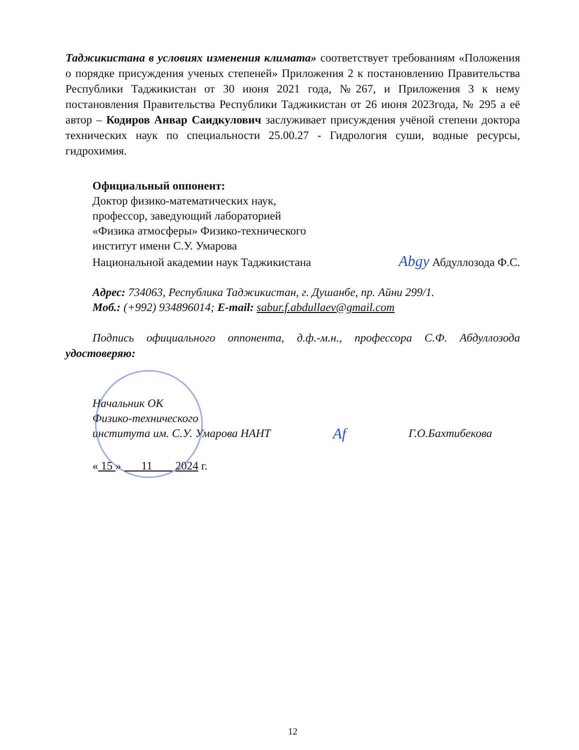Таджикистана в условиях изменения климата» соответствует требованиям «Положения о порядке присуждения ученых степеней» Приложения 2 к постановлению Правительства Республики Таджикистан от 30 июня 2021 года, №267, и Приложения 3 к нему постановления Правительства Республики Таджикистан от 26 июня 2023года, № 295 а её автор – Кодиров Анвар Саидкулович заслуживает присуждения учёной степени доктора технических наук по специальности 25.00.27 - Гидрология суши, водные ресурсы, гидрохимия.
Официальный оппонент:
Доктор физико-математических наук,
профессор, заведующий лабораторией
«Физика атмосферы» Физико-технического
институт имени С.У. Умарова
Национальной академии наук Таджикистана Abgy Абдуллозода Ф.С.
Адрес: 734063, Республика Таджикистан, г. Душанбе, пр. Айни 299/1.
Моб.: (+992) 934896014; E-mail: sabur.f.abdullaev@gmail.com
Подпись официального оппонента, д.ф.-м.н., профессора С.Ф. Абдуллозода удостоверяю:
Начальник ОК
Физико-технического
института им. С.У. Умарова НАНТ Af Г.О.Бахтибекова
« 15 » 11 2024 г.
12